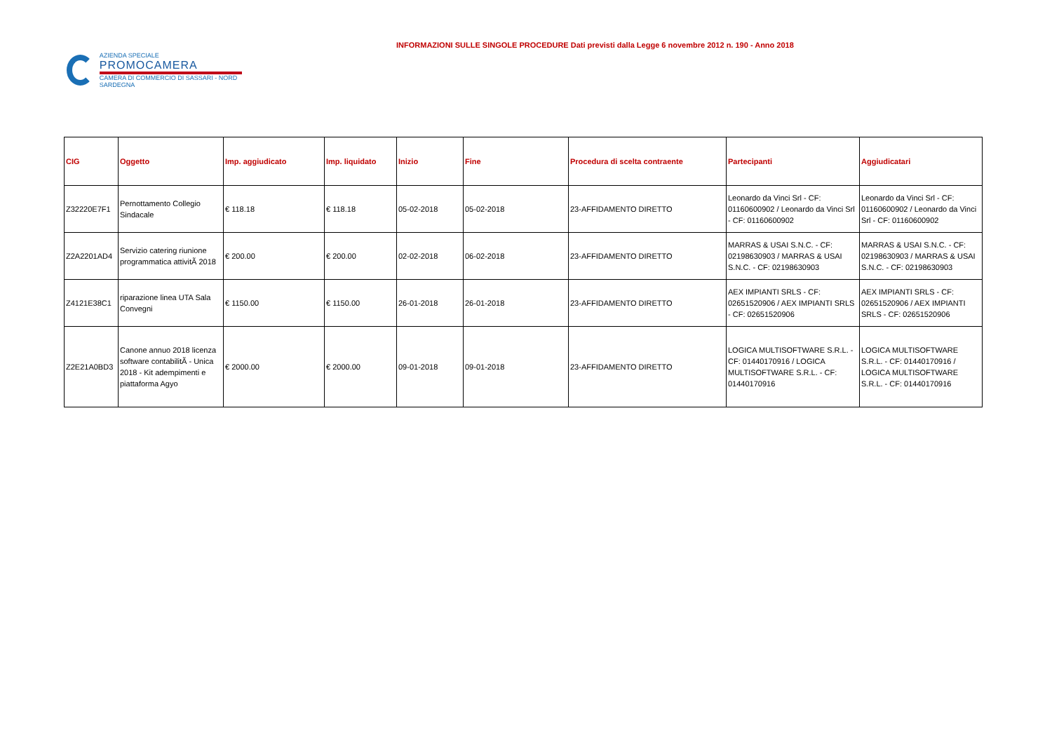AZIENDA SPECIALE
PROMOCAMERA
CAMERA DI COMMERCIO DI SASSARI - NORD SARDEGNA
INFORMAZIONI SULLE SINGOLE PROCEDURE Dati previsti dalla Legge 6 novembre 2012 n. 190 - Anno 2018
| CIG | Oggetto | Imp. aggiudicato | Imp. liquidato | Inizio | Fine | Procedura di scelta contraente | Partecipanti | Aggiudicatari |
| --- | --- | --- | --- | --- | --- | --- | --- | --- |
| Z32220E7F1 | Pernottamento Collegio Sindacale | € 118.18 | € 118.18 | 05-02-2018 | 05-02-2018 | 23-AFFIDAMENTO DIRETTO | Leonardo da Vinci Srl - CF: 01160600902 / Leonardo da Vinci Srl - CF: 01160600902 | Leonardo da Vinci Srl - CF: 01160600902 / Leonardo da Vinci Srl - CF: 01160600902 |
| Z2A2201AD4 | Servizio catering riunione programmatica attivitÃ 2018 | € 200.00 | € 200.00 | 02-02-2018 | 06-02-2018 | 23-AFFIDAMENTO DIRETTO | MARRAS & USAI S.N.C. - CF: 02198630903 / MARRAS & USAI S.N.C. - CF: 02198630903 | MARRAS & USAI S.N.C. - CF: 02198630903 / MARRAS & USAI S.N.C. - CF: 02198630903 |
| Z4121E38C1 | riparazione linea UTA Sala Convegni | € 1150.00 | € 1150.00 | 26-01-2018 | 26-01-2018 | 23-AFFIDAMENTO DIRETTO | AEX IMPIANTI SRLS - CF: 02651520906 / AEX IMPIANTI SRLS - CF: 02651520906 | AEX IMPIANTI SRLS - CF: 02651520906 / AEX IMPIANTI SRLS - CF: 02651520906 |
| Z2E21A0BD3 | Canone annuo 2018 licenza software contabilitÃ - Unica 2018 - Kit adempimenti e piattaforma Agyo | € 2000.00 | € 2000.00 | 09-01-2018 | 09-01-2018 | 23-AFFIDAMENTO DIRETTO | LOGICA MULTISOFTWARE S.R.L. - CF: 01440170916 / LOGICA MULTISOFTWARE S.R.L. - CF: 01440170916 | LOGICA MULTISOFTWARE S.R.L. - CF: 01440170916 / LOGICA MULTISOFTWARE S.R.L. - CF: 01440170916 |